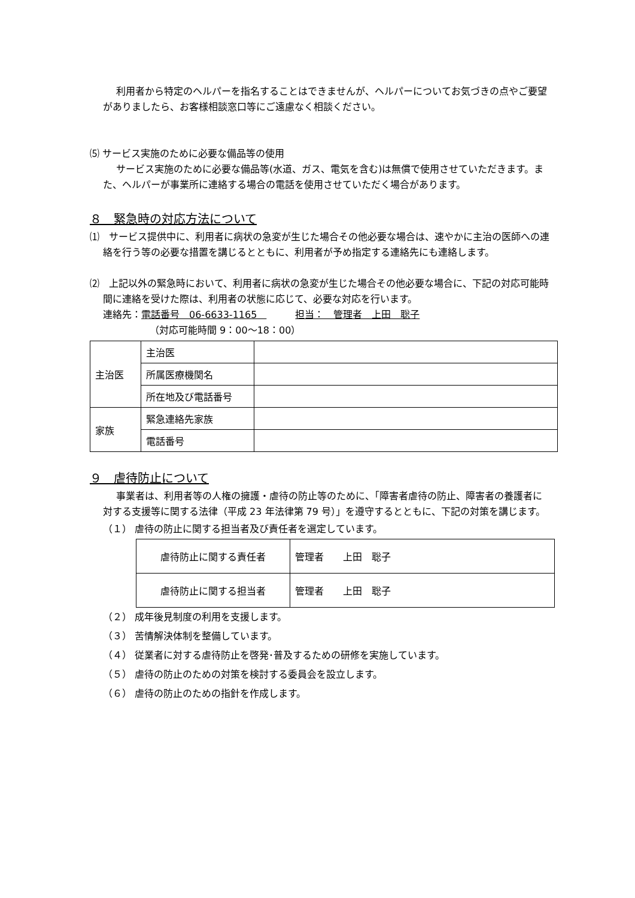利用者から特定のヘルパーを指名することはできませんが、ヘルパーについてお気づきの点やご要望がありましたら、お客様相談窓口等にご遠慮なく相談ください。
⑸ サービス実施のために必要な備品等の使用
サービス実施のために必要な備品等(水道、ガス、電気を含む)は無償で使用させていただきます。また、ヘルパーが事業所に連絡する場合の電話を使用させていただく場合があります。
８　緊急時の対応方法について
⑴　サービス提供中に、利用者に病状の急変が生じた場合その他必要な場合は、速やかに主治の医師への連絡を行う等の必要な措置を講じるとともに、利用者が予め指定する連絡先にも連絡します。
⑵　上記以外の緊急時において、利用者に病状の急変が生じた場合その他必要な場合に、下記の対応可能時間に連絡を受けた際は、利用者の状態に応じて、必要な対応を行います。
連絡先：電話番号　06-6633-1165　　　　担当：　管理者　上田　聡子
（対応可能時間 9：00～18：00）
| 主治医 | 主治医 | |
| | 所属医療機関名 | |
| | 所在地及び電話番号 | |
| 家族 | 緊急連絡先家族 | |
| | 電話番号 | |
９　虐待防止について
事業者は、利用者等の人権の擁護・虐待の防止等のために、「障害者虐待の防止、障害者の養護者に対する支援等に関する法律（平成 23 年法律第 79 号）」を遵守するとともに、下記の対策を講じます。
（１） 虐待の防止に関する担当者及び責任者を選定しています。
| 虐待防止に関する責任者 | 管理者 上田 聡子 |
| 虐待防止に関する担当者 | 管理者 上田 聡子 |
（２） 成年後見制度の利用を支援します。
（３） 苦情解決体制を整備しています。
（４） 従業者に対する虐待防止を啓発･普及するための研修を実施しています。
（５） 虐待の防止のための対策を検討する委員会を設立します。
（６） 虐待の防止のための指針を作成します。